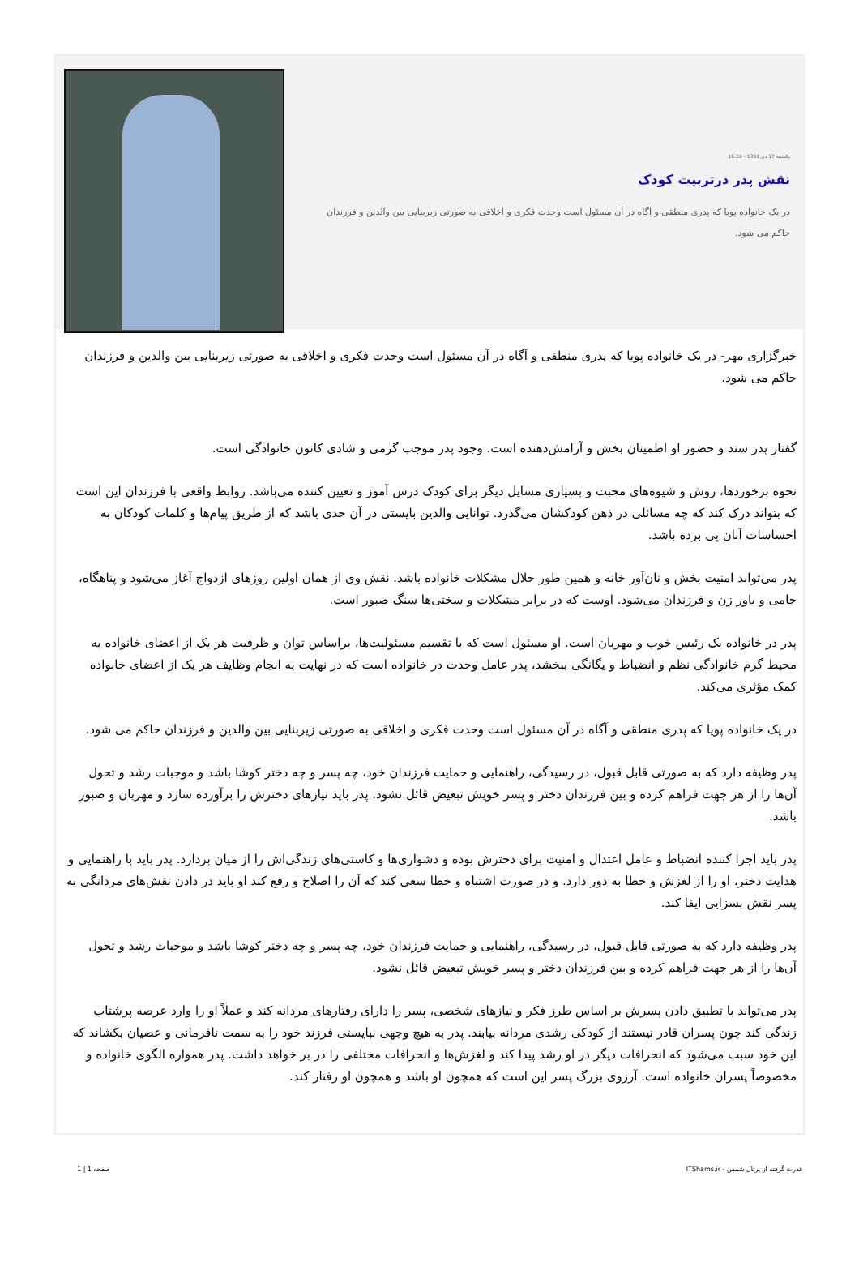یکشنبه 17 دی 1391 - 16:26
نقش پدر درتربیت کودک
در یک خانواده پویا که پدری منطقی و آگاه در آن مسئول است وحدت فکری و اخلاقی به صورتی زیربنایی بین والدین و فرزندان حاکم می شود.
خبرگزاری مهر- در یک خانواده پویا که پدری منطقی و آگاه در آن مسئول است وحدت فکری و اخلاقی به صورتی زیربنایی بین والدین و فرزندان حاکم می شود.
گفتار پدر سند و حضور او اطمینان بخش و آرامش‌دهنده است. وجود پدر موجب گرمی و شادی کانون خانوادگی است.
نحوه برخوردها، روش و شیوه‌های محبت و بسیاری مسایل دیگر برای کودک درس آموز و تعیین کننده می‌باشد. روابط واقعی با فرزندان این است که بتواند درک کند که چه مسائلی در ذهن کودکشان می‌گذرد. توانایی والدین بایستی در آن حدی باشد که از طریق پیام‌ها و کلمات کودکان به احساسات آنان پی برده باشد.
پدر می‌تواند امنیت بخش و نان‌آور خانه و همین طور حلال مشکلات خانواده باشد. نقش وی از همان اولین روزهای ازدواج آغاز می‌شود و پناهگاه، حامی و یاور زن و فرزندان می‌شود. اوست که در برابر مشکلات و سختی‌ها سنگ صبور است.
پدر در خانواده یک رئیس خوب و مهربان است. او مسئول است که با تقسیم مسئولیت‌ها، براساس توان و ظرفیت هر یک از اعضای خانواده به محیط گرم خانوادگی نظم و انضباط و یگانگی ببخشد، پدر عامل وحدت در خانواده است که در نهایت به انجام وظایف هر یک از اعضای خانواده کمک مؤثری می‌کند.
در یک خانواده پویا که پدری منطقی و آگاه در آن مسئول است وحدت فکری و اخلاقی به صورتی زیربنایی بین والدین و فرزندان حاکم می شود.
پدر وظیفه دارد که به صورتی قابل قبول، در رسیدگی، راهنمایی و حمایت فرزندان خود، چه پسر و چه دختر کوشا باشد و موجبات رشد و تحول آن‌ها را از هر جهت فراهم کرده و بین فرزندان دختر و پسر خویش تبعیض قائل نشود. پدر باید نیازهای دخترش را برآورده سازد و مهربان و صبور باشد.
پدر باید اجرا کننده انضباط و عامل اعتدال و امنیت برای دخترش بوده و دشواری‌ها و کاستی‌های زندگی‌اش را از میان بردارد. پدر باید با راهنمایی و هدایت دختر، او را از لغزش و خطا به دور دارد. و در صورت اشتباه و خطا سعی کند که آن را اصلاح و رفع کند او باید در دادن نقش‌های مردانگی به پسر نقش بسزایی ایفا کند.
پدر وظیفه دارد که به صورتی قابل قبول، در رسیدگی، راهنمایی و حمایت فرزندان خود، چه پسر و چه دختر کوشا باشد و موجبات رشد و تحول آن‌ها را از هر جهت فراهم کرده و بین فرزندان دختر و پسر خویش تبعیض قائل نشود.
پدر می‌تواند با تطبیق دادن پسرش بر اساس طرز فکر و نیازهای شخصی، پسر را دارای رفتارهای مردانه کند و عملاً او را وارد عرصه پرشتاب زندگی کند چون پسران قادر نیستند از کودکی رشدی مردانه بیابند. پدر به هیچ وجهی نبایستی فرزند خود را به سمت نافرمانی و عصیان بکشاند که این خود سبب می‌شود که انحرافات دیگر در او رشد پیدا کند و لغزش‌ها و انحرافات مختلفی را در بر خواهد داشت. پدر همواره الگوی خانواده و مخصوصاً پسران خانواده است. آرزوی بزرگ پسر این است که همچون او باشد و همچون او رفتار کند.
قدرت گرفته از پرتال شمس - ITShams.ir صفحه 1 | 1